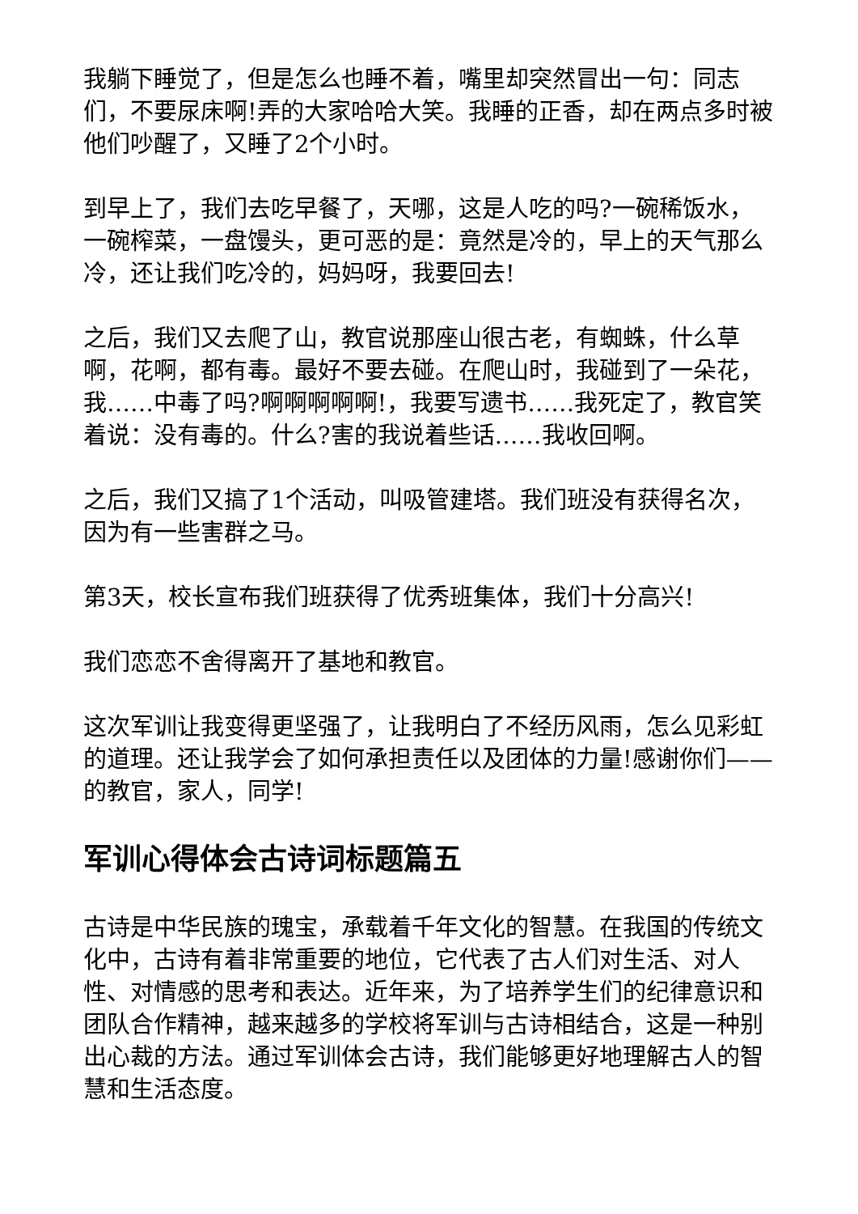我躺下睡觉了，但是怎么也睡不着，嘴里却突然冒出一句：同志们，不要尿床啊!弄的大家哈哈大笑。我睡的正香，却在两点多时被他们吵醒了，又睡了2个小时。
到早上了，我们去吃早餐了，天哪，这是人吃的吗?一碗稀饭水，一碗榨菜，一盘馒头，更可恶的是：竟然是冷的，早上的天气那么冷，还让我们吃冷的，妈妈呀，我要回去!
之后，我们又去爬了山，教官说那座山很古老，有蜘蛛，什么草啊，花啊，都有毒。最好不要去碰。在爬山时，我碰到了一朵花，我……中毒了吗?啊啊啊啊啊!，我要写遗书……我死定了，教官笑着说：没有毒的。什么?害的我说着些话……我收回啊。
之后，我们又搞了1个活动，叫吸管建塔。我们班没有获得名次，因为有一些害群之马。
第3天，校长宣布我们班获得了优秀班集体，我们十分高兴!
我们恋恋不舍得离开了基地和教官。
这次军训让我变得更坚强了，让我明白了不经历风雨，怎么见彩虹的道理。还让我学会了如何承担责任以及团体的力量!感谢你们——的教官，家人，同学!
军训心得体会古诗词标题篇五
古诗是中华民族的瑰宝，承载着千年文化的智慧。在我国的传统文化中，古诗有着非常重要的地位，它代表了古人们对生活、对人性、对情感的思考和表达。近年来，为了培养学生们的纪律意识和团队合作精神，越来越多的学校将军训与古诗相结合，这是一种别出心裁的方法。通过军训体会古诗，我们能够更好地理解古人的智慧和生活态度。